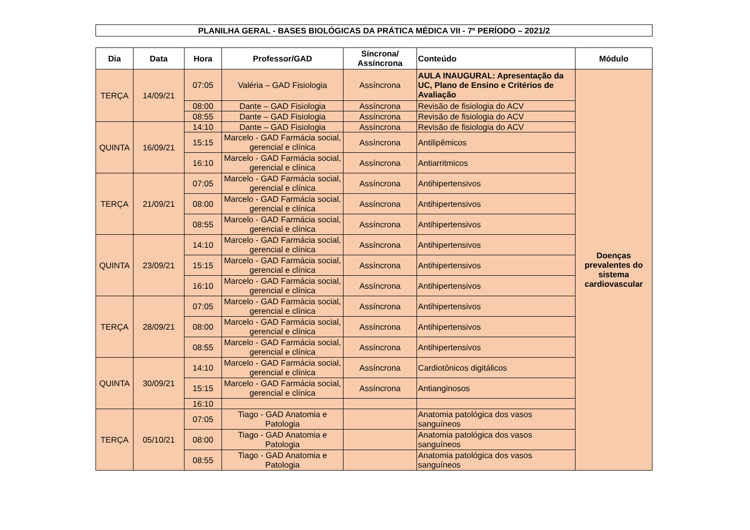PLANILHA GERAL - BASES BIOLÓGICAS DA PRÁTICA MÉDICA VII - 7º PERÍODO – 2021/2
| Dia | Data | Hora | Professor/GAD | Síncrona/ Assíncrona | Conteúdo | Módulo |
| --- | --- | --- | --- | --- | --- | --- |
| TERÇA | 14/09/21 | 07:05 | Valéria – GAD Fisiologia | Assíncrona | AULA INAUGURAL: Apresentação da UC, Plano de Ensino e Critérios de Avaliação | Doenças prevalentes do sistema cardiovascular |
| | | 08:00 | Dante – GAD Fisiologia | Assíncrona | Revisão de fisiologia do ACV | |
| | | 08:55 | Dante – GAD Fisiologia | Assíncrona | Revisão de fisiologia do ACV | |
| QUINTA | 16/09/21 | 14:10 | Dante – GAD Fisiologia | Assíncrona | Revisão de fisiologia do ACV | |
| | | 15:15 | Marcelo - GAD Farmácia social, gerencial e clínica | Assíncrona | Antilipêmicos | |
| | | 16:10 | Marcelo - GAD Farmácia social, gerencial e clínica | Assíncrona | Antiarritmicos | |
| TERÇA | 21/09/21 | 07:05 | Marcelo - GAD Farmácia social, gerencial e clínica | Assíncrona | Antihipertensivos | |
| | | 08:00 | Marcelo - GAD Farmácia social, gerencial e clínica | Assíncrona | Antihipertensivos | |
| | | 08:55 | Marcelo - GAD Farmácia social, gerencial e clínica | Assíncrona | Antihipertensivos | |
| QUINTA | 23/09/21 | 14:10 | Marcelo - GAD Farmácia social, gerencial e clínica | Assíncrona | Antihipertensivos | |
| | | 15:15 | Marcelo - GAD Farmácia social, gerencial e clínica | Assíncrona | Antihipertensivos | |
| | | 16:10 | Marcelo - GAD Farmácia social, gerencial e clínica | Assíncrona | Antihipertensivos | |
| TERÇA | 28/09/21 | 07:05 | Marcelo - GAD Farmácia social, gerencial e clínica | Assíncrona | Antihipertensivos | |
| | | 08:00 | Marcelo - GAD Farmácia social, gerencial e clínica | Assíncrona | Antihipertensivos | |
| | | 08:55 | Marcelo - GAD Farmácia social, gerencial e clínica | Assíncrona | Antihipertensivos | |
| QUINTA | 30/09/21 | 14:10 | Marcelo - GAD Farmácia social, gerencial e clínica | Assíncrona | Cardiotônicos digitálicos | |
| | | 15:15 | Marcelo - GAD Farmácia social, gerencial e clínica | Assíncrona | Antianginosos | |
| | | 16:10 | | | | |
| TERÇA | 05/10/21 | 07:05 | Tiago - GAD Anatomia e Patologia | | Anatomia patológica dos vasos sanguíneos | |
| | | 08:00 | Tiago - GAD Anatomia e Patologia | | Anatomia patológica dos vasos sanguíneos | |
| | | 08:55 | Tiago - GAD Anatomia e Patologia | | Anatomia patológica dos vasos sanguíneos | |